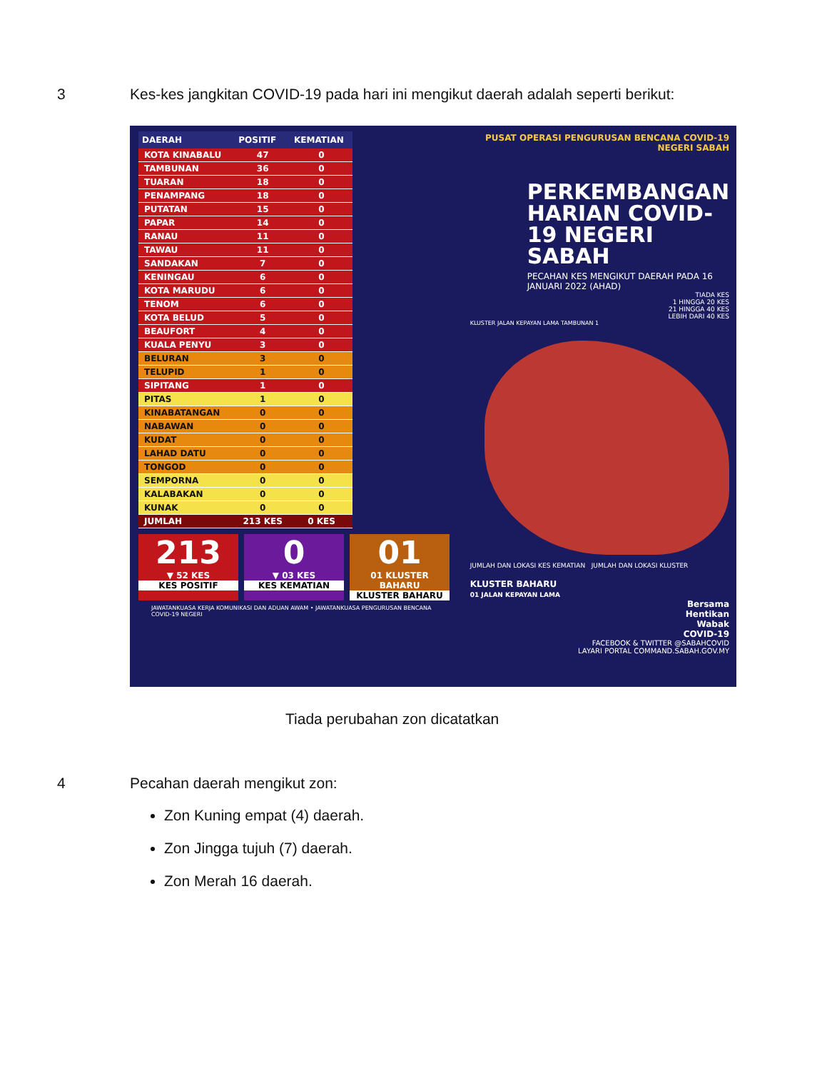3 Kes-kes jangkitan COVID-19 pada hari ini mengikut daerah adalah seperti berikut:
| DAERAH | POSITIF | KEMATIAN |
| --- | --- | --- |
| KOTA KINABALU | 47 | 0 |
| TAMBUNAN | 36 | 0 |
| TUARAN | 18 | 0 |
| PENAMPANG | 18 | 0 |
| PUTATAN | 15 | 0 |
| PAPAR | 14 | 0 |
| RANAU | 11 | 0 |
| TAWAU | 11 | 0 |
| SANDAKAN | 7 | 0 |
| KENINGAU | 6 | 0 |
| KOTA MARUDU | 6 | 0 |
| TENOM | 6 | 0 |
| KOTA BELUD | 5 | 0 |
| BEAUFORT | 4 | 0 |
| KUALA PENYU | 3 | 0 |
| BELURAN | 3 | 0 |
| TELUPID | 1 | 0 |
| SIPITANG | 1 | 0 |
| PITAS | 1 | 0 |
| KINABATANGAN | 0 | 0 |
| NABAWAN | 0 | 0 |
| KUDAT | 0 | 0 |
| LAHAD DATU | 0 | 0 |
| TONGOD | 0 | 0 |
| SEMPORNA | 0 | 0 |
| KALABAKAN | 0 | 0 |
| KUNAK | 0 | 0 |
| JUMLAH | 213 KES | 0 KES |
213
▼ 52 KES
KES POSITIF
0
▼ 03 KES
KES KEMATIAN
01
01 KLUSTER BAHARU
KLUSTER BAHARU
JAWATANKUASA KERJA KOMUNIKASI DAN ADUAN AWAM • JAWATANKUASA PENGURUSAN BENCANA COVID-19 NEGERI
PUSAT OPERASI PENGURUSAN BENCANA COVID-19 NEGERI SABAH
PERKEMBANGAN HARIAN COVID-19 NEGERI SABAH
PECAHAN KES MENGIKUT DAERAH PADA 16 JANUARI 2022 (AHAD)
TIADA KES
1 HINGGA 20 KES
21 HINGGA 40 KES
LEBIH DARI 40 KES
KLUSTER JALAN KEPAYAN LAMA TAMBUNAN 1
JUMLAH DAN LOKASI KES KEMATIAN JUMLAH DAN LOKASI KLUSTER
KLUSTER BAHARU
01 JALAN KEPAYAN LAMA
Bersama
Hentikan
Wabak
COVID-19
FACEBOOK & TWITTER @SABAHCOVID
LAYARI PORTAL COMMAND.SABAH.GOV.MY
Tiada perubahan zon dicatatkan
4 Pecahan daerah mengikut zon:
Zon Kuning empat (4) daerah.
Zon Jingga tujuh (7) daerah.
Zon Merah 16 daerah.